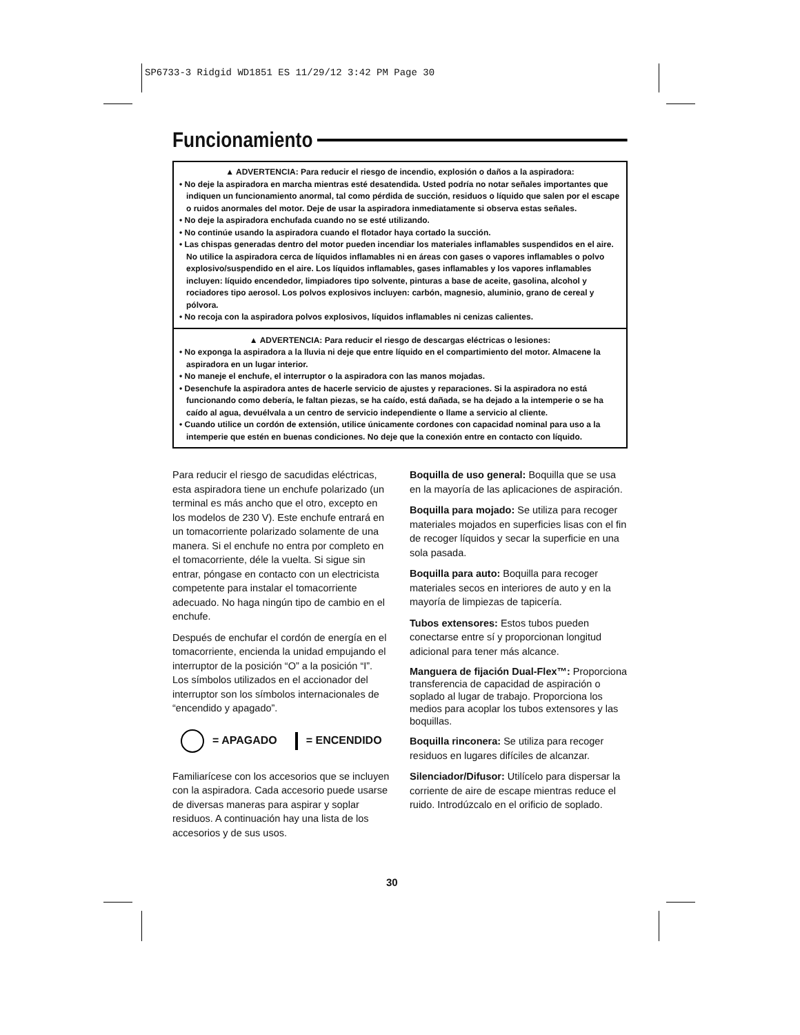SP6733-3 Ridgid WD1851 ES 11/29/12 3:42 PM Page 30
Funcionamiento
▲ ADVERTENCIA: Para reducir el riesgo de incendio, explosión o daños a la aspiradora:
• No deje la aspiradora en marcha mientras esté desatendida. Usted podría no notar señales importantes que indiquen un funcionamiento anormal, tal como pérdida de succión, residuos o líquido que salen por el escape o ruidos anormales del motor. Deje de usar la aspiradora inmediatamente si observa estas señales.
• No deje la aspiradora enchufada cuando no se esté utilizando.
• No continúe usando la aspiradora cuando el flotador haya cortado la succión.
• Las chispas generadas dentro del motor pueden incendiar los materiales inflamables suspendidos en el aire. No utilice la aspiradora cerca de líquidos inflamables ni en áreas con gases o vapores inflamables o polvo explosivo/suspendido en el aire. Los líquidos inflamables, gases inflamables y los vapores inflamables incluyen: líquido encendedor, limpiadores tipo solvente, pinturas a base de aceite, gasolina, alcohol y rociadores tipo aerosol. Los polvos explosivos incluyen: carbón, magnesio, aluminio, grano de cereal y pólvora.
• No recoja con la aspiradora polvos explosivos, líquidos inflamables ni cenizas calientes.
▲ ADVERTENCIA: Para reducir el riesgo de descargas eléctricas o lesiones:
• No exponga la aspiradora a la lluvia ni deje que entre líquido en el compartimiento del motor. Almacene la aspiradora en un lugar interior.
• No maneje el enchufe, el interruptor o la aspiradora con las manos mojadas.
• Desenchufe la aspiradora antes de hacerle servicio de ajustes y reparaciones. Si la aspiradora no está funcionando como debería, le faltan piezas, se ha caído, está dañada, se ha dejado a la intemperie o se ha caído al agua, devuélvala a un centro de servicio independiente o llame a servicio al cliente.
• Cuando utilice un cordón de extensión, utilice únicamente cordones con capacidad nominal para uso a la intemperie que estén en buenas condiciones. No deje que la conexión entre en contacto con líquido.
Para reducir el riesgo de sacudidas eléctricas, esta aspiradora tiene un enchufe polarizado (un terminal es más ancho que el otro, excepto en los modelos de 230 V). Este enchufe entrará en un tomacorriente polarizado solamente de una manera. Si el enchufe no entra por completo en el tomacorriente, déle la vuelta. Si sigue sin entrar, póngase en contacto con un electricista competente para instalar el tomacorriente adecuado. No haga ningún tipo de cambio en el enchufe.
Después de enchufar el cordón de energía en el tomacorriente, encienda la unidad empujando el interruptor de la posición “O” a la posición “I”. Los símbolos utilizados en el accionador del interruptor son los símbolos internacionales de “encendido y apagado”.
= APAGADO = ENCENDIDO
Familiarícese con los accesorios que se incluyen con la aspiradora. Cada accesorio puede usarse de diversas maneras para aspirar y soplar residuos. A continuación hay una lista de los accesorios y de sus usos.
Boquilla de uso general: Boquilla que se usa en la mayoría de las aplicaciones de aspiración.
Boquilla para mojado: Se utiliza para recoger materiales mojados en superficies lisas con el fin de recoger líquidos y secar la superficie en una sola pasada.
Boquilla para auto: Boquilla para recoger materiales secos en interiores de auto y en la mayoría de limpiezas de tapicería.
Tubos extensores: Estos tubos pueden conectarse entre sí y proporcionan longitud adicional para tener más alcance.
Manguera de fijación Dual-Flex™: Proporciona transferencia de capacidad de aspiración o soplado al lugar de trabajo. Proporciona los medios para acoplar los tubos extensores y las boquillas.
Boquilla rinconera: Se utiliza para recoger residuos en lugares difíciles de alcanzar.
Silenciador/Difusor: Utilícelo para dispersar la corriente de aire de escape mientras reduce el ruido. Introdúzcalo en el orificio de soplado.
30